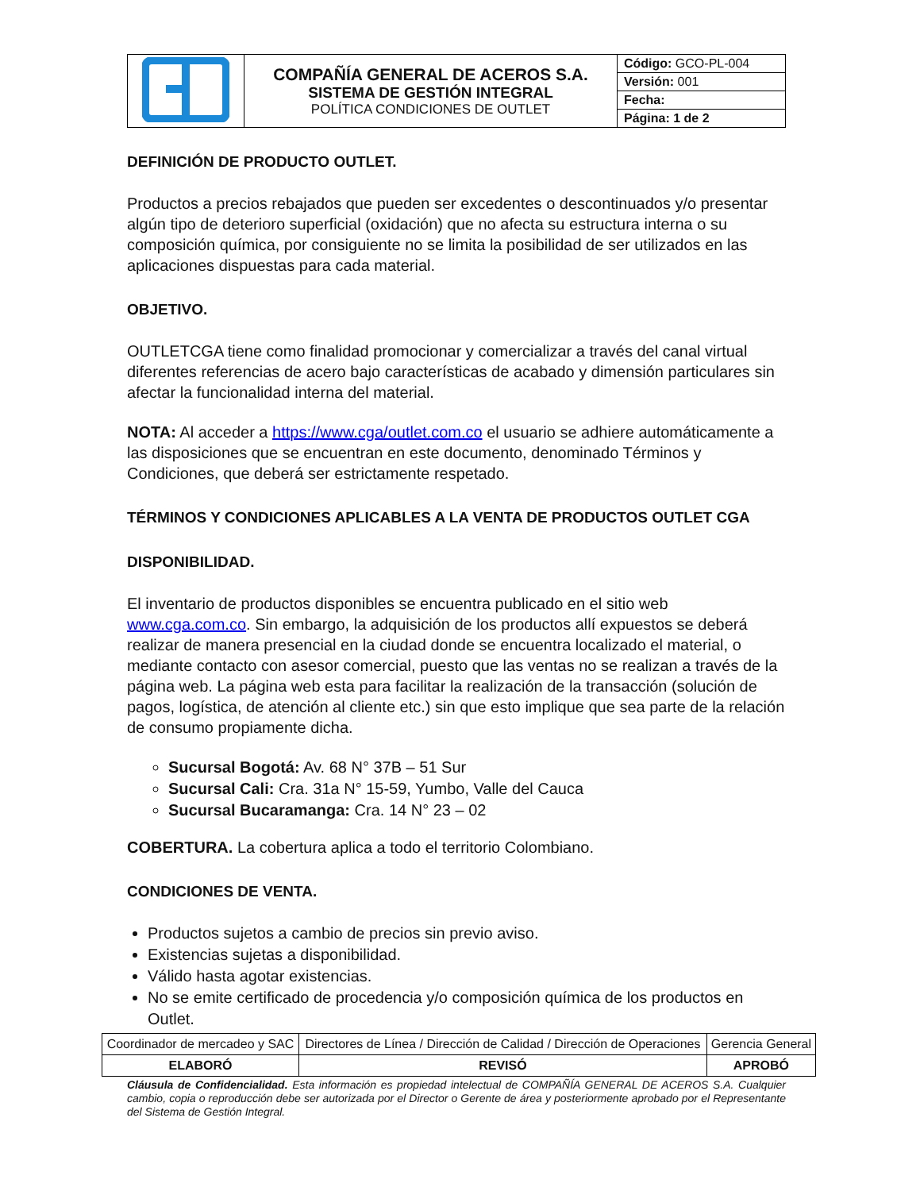| | COMPAÑÍA GENERAL DE ACEROS S.A. SISTEMA DE GESTIÓN INTEGRAL POLÍTICA CONDICIONES DE OUTLET | Código: GCO-PL-004 |
| | | Versión: 001 |
| | | Fecha: |
| | | Página: 1 de 2 |
DEFINICIÓN DE PRODUCTO OUTLET.
Productos a precios rebajados que pueden ser excedentes o descontinuados y/o presentar algún tipo de deterioro superficial (oxidación) que no afecta su estructura interna o su composición química, por consiguiente no se limita la posibilidad de ser utilizados en las aplicaciones dispuestas para cada material.
OBJETIVO.
OUTLETCGA tiene como finalidad promocionar y comercializar a través del canal virtual diferentes referencias de acero bajo características de acabado y dimensión particulares sin afectar la funcionalidad interna del material.
NOTA: Al acceder a https://www.cga/outlet.com.co el usuario se adhiere automáticamente a las disposiciones que se encuentran en este documento, denominado Términos y Condiciones, que deberá ser estrictamente respetado.
TÉRMINOS Y CONDICIONES APLICABLES A LA VENTA DE PRODUCTOS OUTLET CGA
DISPONIBILIDAD.
El inventario de productos disponibles se encuentra publicado en el sitio web www.cga.com.co. Sin embargo, la adquisición de los productos allí expuestos se deberá realizar de manera presencial en la ciudad donde se encuentra localizado el material, o mediante contacto con asesor comercial, puesto que las ventas no se realizan a través de la página web. La página web esta para facilitar la realización de la transacción (solución de pagos, logística, de atención al cliente etc.) sin que esto implique que sea parte de la relación de consumo propiamente dicha.
Sucursal Bogotá: Av. 68 N° 37B – 51 Sur
Sucursal Cali: Cra. 31a N° 15-59, Yumbo, Valle del Cauca
Sucursal Bucaramanga: Cra. 14 N° 23 – 02
COBERTURA. La cobertura aplica a todo el territorio Colombiano.
CONDICIONES DE VENTA.
Productos sujetos a cambio de precios sin previo aviso.
Existencias sujetas a disponibilidad.
Válido hasta agotar existencias.
No se emite certificado de procedencia y/o composición química de los productos en Outlet.
| Coordinador de mercadeo y SAC | Directores de Línea / Dirección de Calidad / Dirección de Operaciones | Gerencia General |
| ELABORÓ | REVISÓ | APROBÓ |
Cláusula de Confidencialidad. Esta información es propiedad intelectual de COMPAÑÍA GENERAL DE ACEROS S.A. Cualquier cambio, copia o reproducción debe ser autorizada por el Director o Gerente de área y posteriormente aprobado por el Representante del Sistema de Gestión Integral.